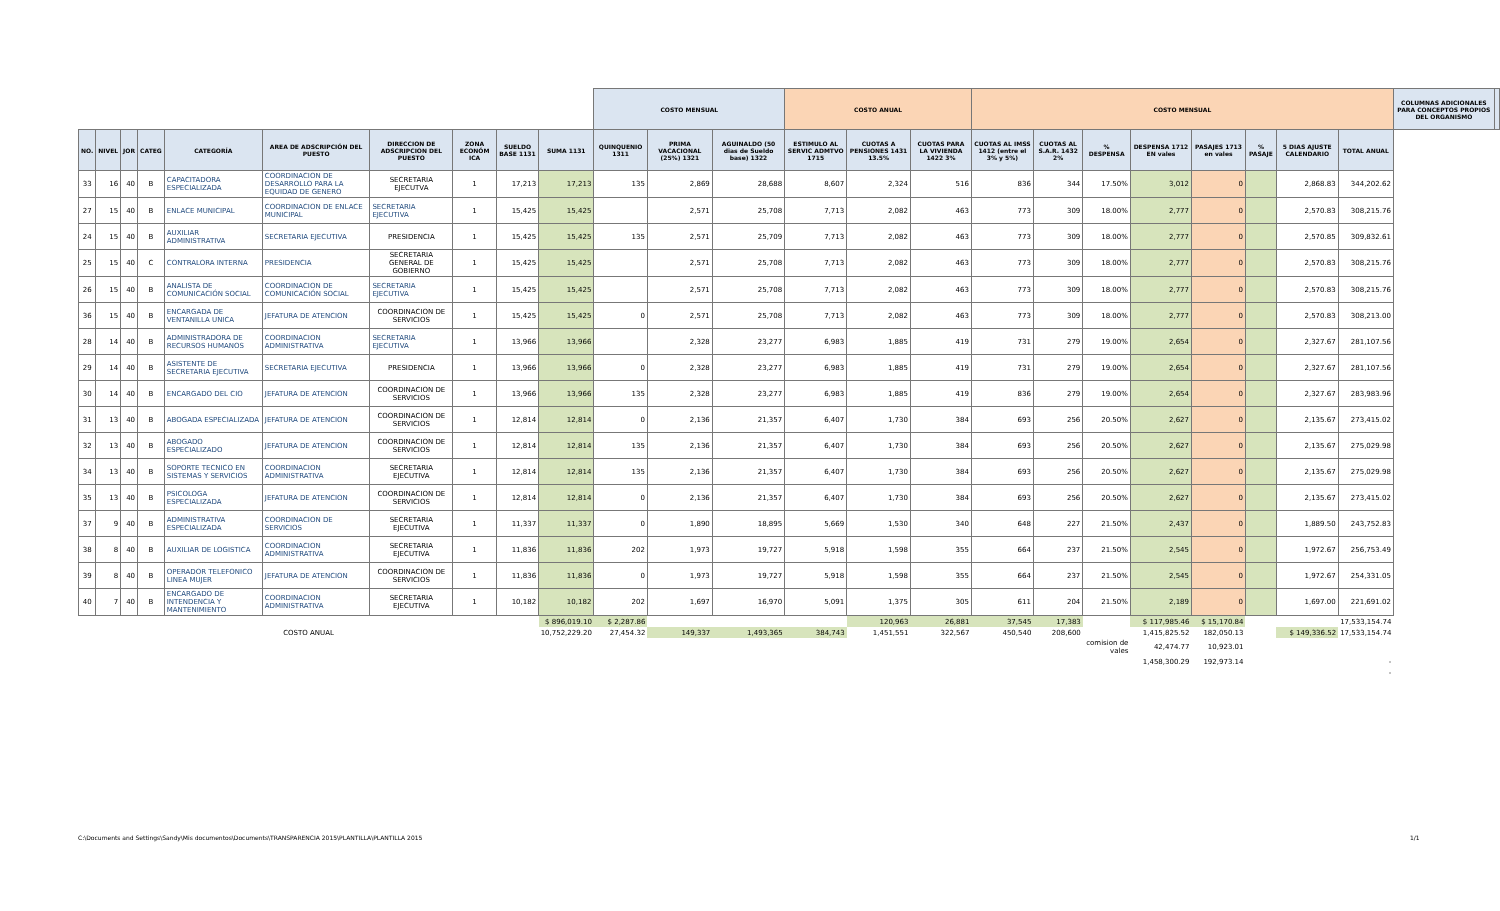| | | | | | | | | | | COSTO MENSUAL | | | COSTO ANUAL | | | COSTO MENSUAL | | | | | | | | COLUMNAS ADICIONALES PARA CONCEPTOS PROPIOS DEL ORGANISMO | |
| --- | --- | --- | --- | --- | --- | --- | --- | --- | --- | --- | --- | --- | --- | --- | --- | --- | --- | --- | --- | --- | --- | --- | --- | --- | --- |
| NO. | NIVEL | JOR | CATEG | CATEGORÍA | AREA DE ADSCRIPCIÓN DEL PUESTO | DIRECCION DE ADSCRIPCION DEL PUESTO | ZONA ECONÓM ICA | SUELDO BASE 1131 | SUMA 1131 | QUINQUENIO 1311 | PRIMA VACACIONAL (25%) 1321 | AGUINALDO (50 dias de Sueldo base) 1322 | ESTIMULO AL SERVIC ADMTVO 1715 | CUOTAS A PENSIONES 1431 13.5% | CUOTAS PARA LA VIVIENDA 1422 3% | CUOTAS AL IMSS 1412 (entre el 3% y 5%) | CUOTAS AL S.A.R. 1432 2% | % DESPENSA | DESPENSA 1712 EN vales | PASAJES 1713 en vales | % PASAJE | 5 DIAS AJUSTE CALENDARIO | TOTAL ANUAL | | |
| 33 | 16 | 40 | B | CAPACITADORA ESPECIALIZADA | COORDINACION DE DESARROLLO PARA LA EQUIDAD DE GENERO | SECRETARIA EJECUTVA | 1 | 17,213 | 17,213 | 135 | 2,869 | 28,688 | 8,607 | 2,324 | 516 | 836 | 344 | 17.50% | 3,012 | 0 | | 2,868.83 | 344,202.62 | | |
| 27 | 15 | 40 | B | ENLACE MUNICIPAL | COORDINACION DE ENLACE MUNICIPAL | SECRETARIA EJECUTIVA | 1 | 15,425 | 15,425 | | 2,571 | 25,708 | 7,713 | 2,082 | 463 | 773 | 309 | 18.00% | 2,777 | 0 | | 2,570.83 | 308,215.76 | | |
| 24 | 15 | 40 | B | AUXILIAR ADMINISTRATIVA | SECRETARIA EJECUTIVA | PRESIDENCIA | 1 | 15,425 | 15,425 | 135 | 2,571 | 25,709 | 7,713 | 2,082 | 463 | 773 | 309 | 18.00% | 2,777 | 0 | | 2,570.85 | 309,832.61 | | |
| 25 | 15 | 40 | C | CONTRALORA INTERNA | PRESIDENCIA | SECRETARIA GENERAL DE GOBIERNO | 1 | 15,425 | 15,425 | | 2,571 | 25,708 | 7,713 | 2,082 | 463 | 773 | 309 | 18.00% | 2,777 | 0 | | 2,570.83 | 308,215.76 | | |
| 26 | 15 | 40 | B | ANALISTA DE COMUNICACIÓN SOCIAL | COORDINACION DE COMUNICACIÓN SOCIAL | SECRETARIA EJECUTIVA | 1 | 15,425 | 15,425 | | 2,571 | 25,708 | 7,713 | 2,082 | 463 | 773 | 309 | 18.00% | 2,777 | 0 | | 2,570.83 | 308,215.76 | | |
| 36 | 15 | 40 | B | ENCARGADA DE VENTANILLA UNICA | JEFATURA DE ATENCION | COORDINACION DE SERVICIOS | 1 | 15,425 | 15,425 | 0 | 2,571 | 25,708 | 7,713 | 2,082 | 463 | 773 | 309 | 18.00% | 2,777 | 0 | | 2,570.83 | 308,213.00 | | |
| 28 | 14 | 40 | B | ADMINISTRADORA DE RECURSOS HUMANOS | COORDINACION ADMINISTRATIVA | SECRETARIA EJECUTIVA | 1 | 13,966 | 13,966 | | 2,328 | 23,277 | 6,983 | 1,885 | 419 | 731 | 279 | 19.00% | 2,654 | 0 | | 2,327.67 | 281,107.56 | | |
| 29 | 14 | 40 | B | ASISTENTE DE SECRETARIA EJECUTIVA | SECRETARIA EJECUTIVA | PRESIDENCIA | 1 | 13,966 | 13,966 | 0 | 2,328 | 23,277 | 6,983 | 1,885 | 419 | 731 | 279 | 19.00% | 2,654 | 0 | | 2,327.67 | 281,107.56 | | |
| 30 | 14 | 40 | B | ENCARGADO DEL CIO | JEFATURA DE ATENCION | COORDINACION DE SERVICIOS | 1 | 13,966 | 13,966 | 135 | 2,328 | 23,277 | 6,983 | 1,885 | 419 | 836 | 279 | 19.00% | 2,654 | 0 | | 2,327.67 | 283,983.96 | | |
| 31 | 13 | 40 | B | ABOGADA ESPECIALIZADA | JEFATURA DE ATENCION | COORDINACION DE SERVICIOS | 1 | 12,814 | 12,814 | 0 | 2,136 | 21,357 | 6,407 | 1,730 | 384 | 693 | 256 | 20.50% | 2,627 | 0 | | 2,135.67 | 273,415.02 | | |
| 32 | 13 | 40 | B | ABOGADO ESPECIALIZADO | JEFATURA DE ATENCION | COORDINACION DE SERVICIOS | 1 | 12,814 | 12,814 | 135 | 2,136 | 21,357 | 6,407 | 1,730 | 384 | 693 | 256 | 20.50% | 2,627 | 0 | | 2,135.67 | 275,029.98 | | |
| 34 | 13 | 40 | B | SOPORTE TECNICO EN SISTEMAS Y SERVICIOS | COORDINACION ADMINISTRATIVA | SECRETARIA EJECUTIVA | 1 | 12,814 | 12,814 | 135 | 2,136 | 21,357 | 6,407 | 1,730 | 384 | 693 | 256 | 20.50% | 2,627 | 0 | | 2,135.67 | 275,029.98 | | |
| 35 | 13 | 40 | B | PSICOLOGA ESPECIALIZADA | JEFATURA DE ATENCION | COORDINACION DE SERVICIOS | 1 | 12,814 | 12,814 | 0 | 2,136 | 21,357 | 6,407 | 1,730 | 384 | 693 | 256 | 20.50% | 2,627 | 0 | | 2,135.67 | 273,415.02 | | |
| 37 | 9 | 40 | B | ADMINISTRATIVA ESPECIALIZADA | COORDINACION DE SERVICIOS | SECRETARIA EJECUTIVA | 1 | 11,337 | 11,337 | 0 | 1,890 | 18,895 | 5,669 | 1,530 | 340 | 648 | 227 | 21.50% | 2,437 | 0 | | 1,889.50 | 243,752.83 | | |
| 38 | 8 | 40 | B | AUXILIAR DE LOGISTICA | COORDINACION ADMINISTRATIVA | SECRETARIA EJECUTIVA | 1 | 11,836 | 11,836 | 202 | 1,973 | 19,727 | 5,918 | 1,598 | 355 | 664 | 237 | 21.50% | 2,545 | 0 | | 1,972.67 | 256,753.49 | | |
| 39 | 8 | 40 | B | OPERADOR TELEFONICO LINEA MUJER | JEFATURA DE ATENCION | COORDINACION DE SERVICIOS | 1 | 11,836 | 11,836 | 0 | 1,973 | 19,727 | 5,918 | 1,598 | 355 | 664 | 237 | 21.50% | 2,545 | 0 | | 1,972.67 | 254,331.05 | | |
| 40 | 7 | 40 | B | ENCARGADO DE INTENDENCIA Y MANTENIMIENTO | COORDINACION ADMINISTRATIVA | SECRETARIA EJECUTIVA | 1 | 10,182 | 10,182 | 202 | 1,697 | 16,970 | 5,091 | 1,375 | 305 | 611 | 204 | 21.50% | 2,189 | 0 | | 1,697.00 | 221,691.02 | | |
| | | | | | | | | | $ 896,019.10 | $ 2,287.86 | | | | 120,963 | 26,881 | 37,545 | 17,383 | | $ 117,985.46 | $ 15,170.84 | | | 17,533,154.74 | | |
| COSTO ANUAL | | | | | | | | | 10,752,229.20 | 27,454.32 | 149,337 | 1,493,365 | 384,743 | 1,451,551 | 322,567 | 450,540 | 208,600 | | 1,415,825.52 | 182,050.13 | | $ 149,336.52 | 17,533,154.74 | | |
| | | | | | | | | | | | | | | | | | | comision de vales | 42,474.77 | 10,923.01 | | | | | |
| | | | | | | | | | | | | | | | | | | | 1,458,300.29 | 192,973.14 | | | - | | |
| | | | | | | | | | | | | | | | | | | | | | | | - | | |
C:\Documents and Settings\Sandy\Mis documentos\Documents\TRANSPARENCIA 2015\PLANTILLA\PLANTILLA 2015
1/1